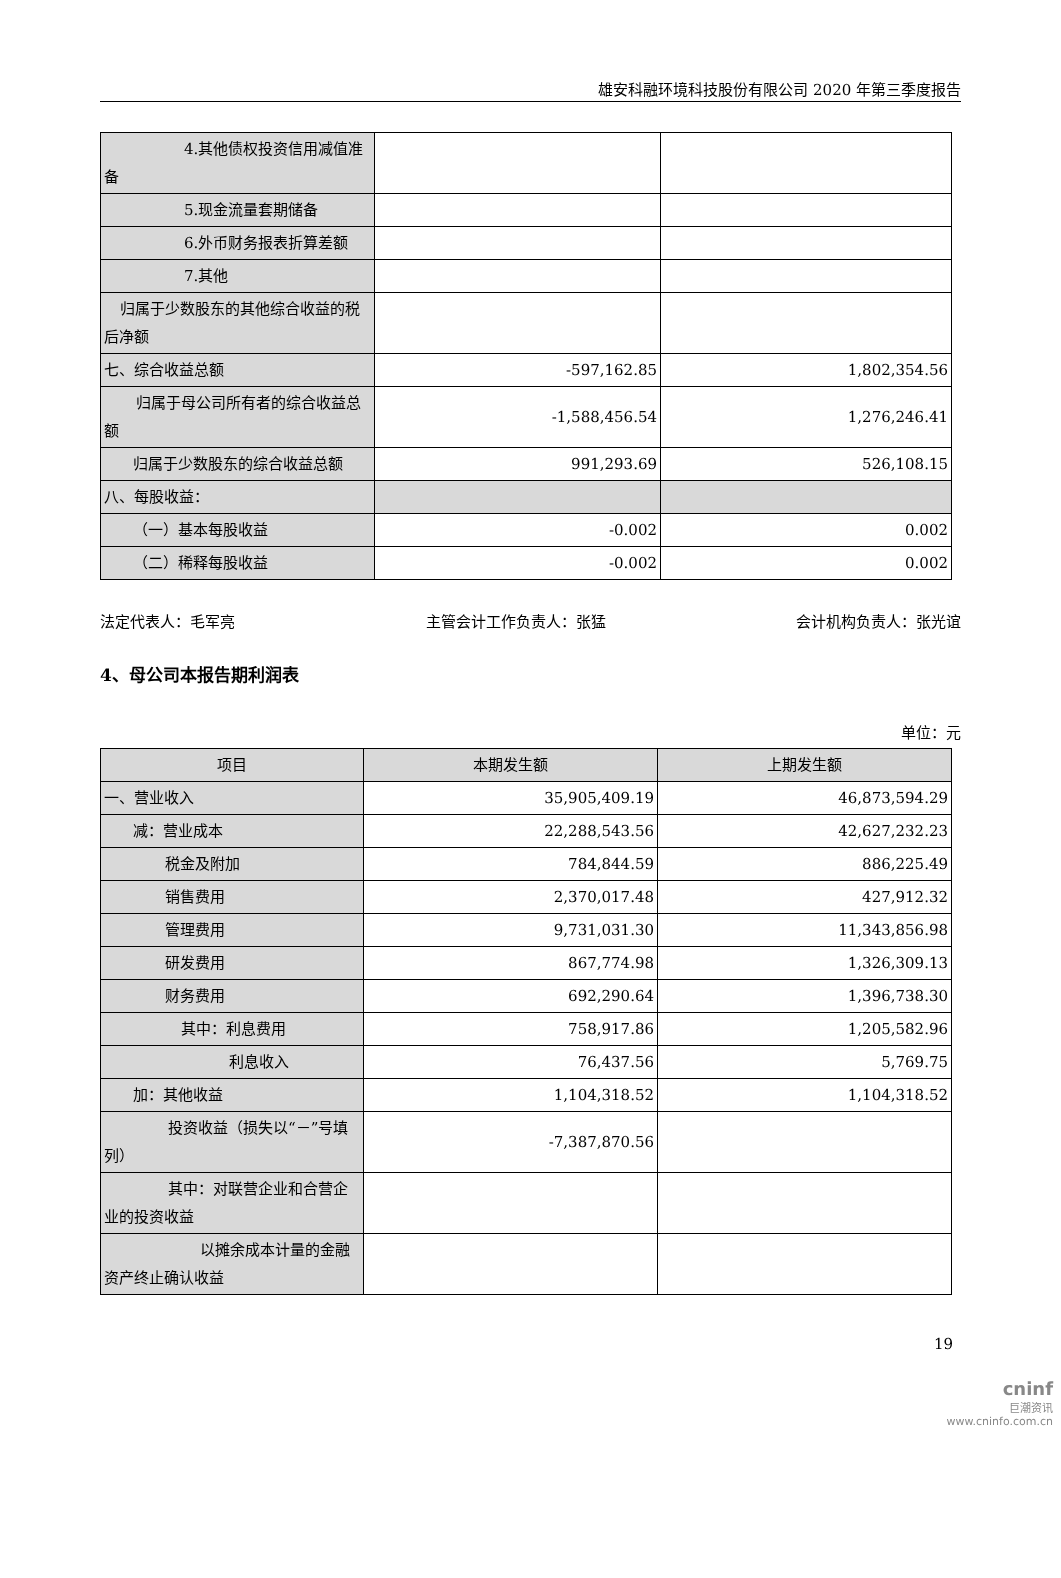雄安科融环境科技股份有限公司 2020 年第三季度报告
| 4.其他债权投资信用减值准备 | | |
| 5.现金流量套期储备 | | |
| 6.外币财务报表折算差额 | | |
| 7.其他 | | |
| 归属于少数股东的其他综合收益的税后净额 | | |
| 七、综合收益总额 | -597,162.85 | 1,802,354.56 |
| 归属于母公司所有者的综合收益总额 | -1,588,456.54 | 1,276,246.41 |
| 归属于少数股东的综合收益总额 | 991,293.69 | 526,108.15 |
| 八、每股收益： | | |
| （一）基本每股收益 | -0.002 | 0.002 |
| （二）稀释每股收益 | -0.002 | 0.002 |
法定代表人：毛军亮 主管会计工作负责人：张猛 会计机构负责人：张光谊
4、母公司本报告期利润表
单位：元
| 项目 | 本期发生额 | 上期发生额 |
| --- | --- | --- |
| 一、营业收入 | 35,905,409.19 | 46,873,594.29 |
| 减：营业成本 | 22,288,543.56 | 42,627,232.23 |
| 税金及附加 | 784,844.59 | 886,225.49 |
| 销售费用 | 2,370,017.48 | 427,912.32 |
| 管理费用 | 9,731,031.30 | 11,343,856.98 |
| 研发费用 | 867,774.98 | 1,326,309.13 |
| 财务费用 | 692,290.64 | 1,396,738.30 |
| 其中：利息费用 | 758,917.86 | 1,205,582.96 |
| 利息收入 | 76,437.56 | 5,769.75 |
| 加：其他收益 | 1,104,318.52 | 1,104,318.52 |
| 投资收益（损失以“－”号填列） | -7,387,870.56 | |
| 其中：对联营企业和合营企业的投资收益 | | |
| 以摊余成本计量的金融资产终止确认收益 | | |
19
cninf
巨潮资讯
www.cninfo.com.cn